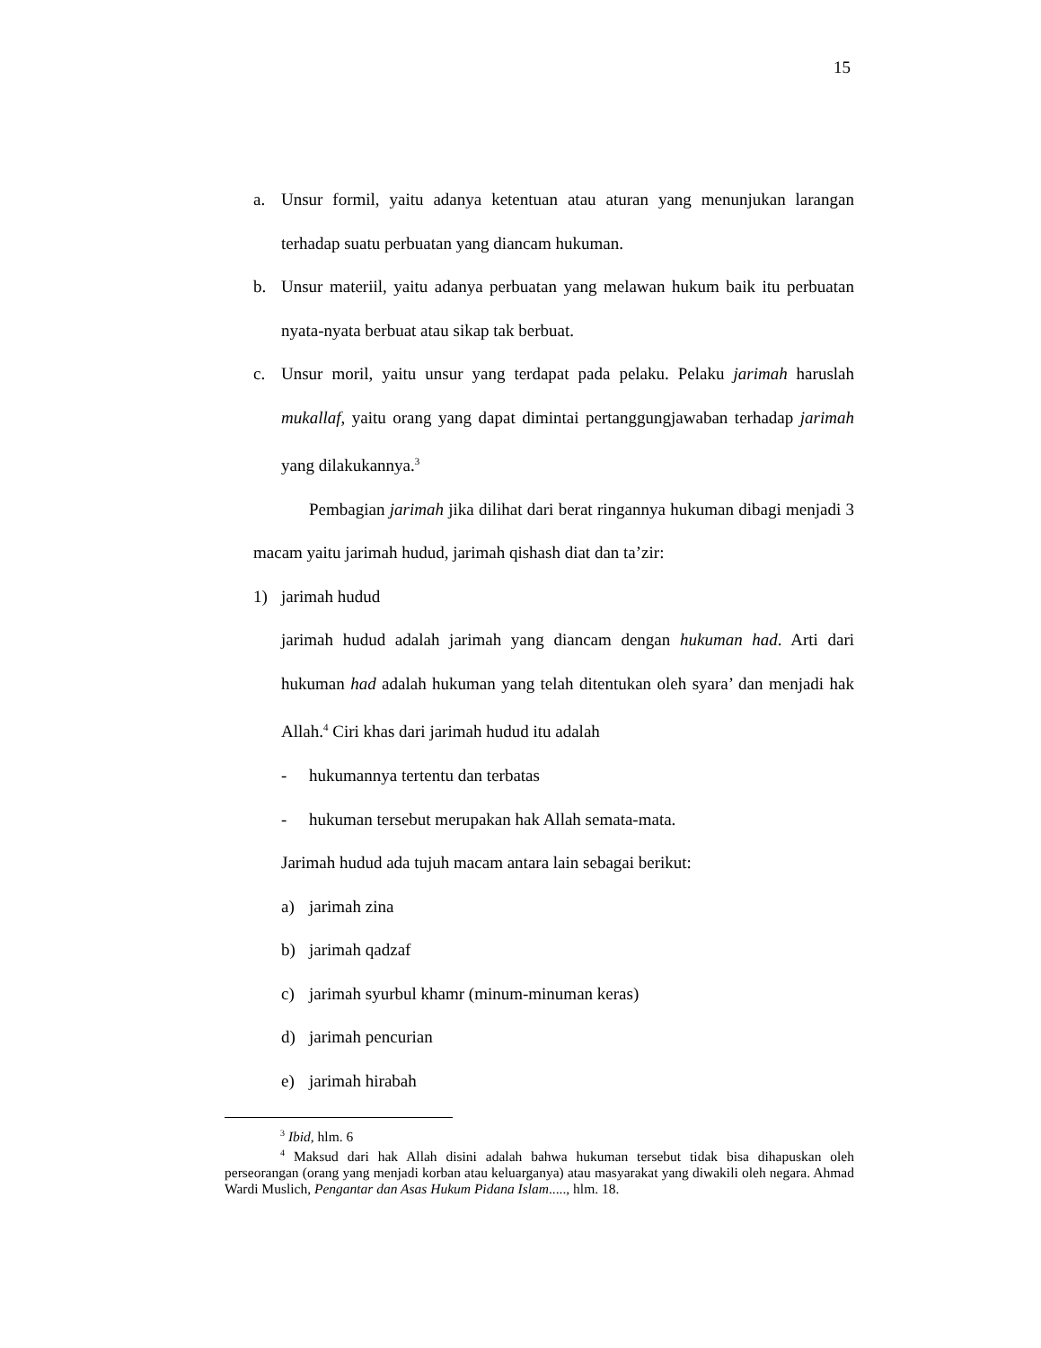15
a. Unsur formil, yaitu adanya ketentuan atau aturan yang menunjukan larangan terhadap suatu perbuatan yang diancam hukuman.
b. Unsur materiil, yaitu adanya perbuatan yang melawan hukum baik itu perbuatan nyata-nyata berbuat atau sikap tak berbuat.
c. Unsur moril, yaitu unsur yang terdapat pada pelaku. Pelaku jarimah haruslah mukallaf, yaitu orang yang dapat dimintai pertanggungjawaban terhadap jarimah yang dilakukannya.<sup>3</sup>
Pembagian jarimah jika dilihat dari berat ringannya hukuman dibagi menjadi 3 macam yaitu jarimah hudud, jarimah qishash diat dan ta’zir:
1) jarimah hudud
jarimah hudud adalah jarimah yang diancam dengan hukuman had. Arti dari hukuman had adalah hukuman yang telah ditentukan oleh syara’ dan menjadi hak Allah.<sup>4</sup> Ciri khas dari jarimah hudud itu adalah
- hukumannya tertentu dan terbatas
- hukuman tersebut merupakan hak Allah semata-mata.
Jarimah hudud ada tujuh macam antara lain sebagai berikut:
a) jarimah zina
b) jarimah qadzaf
c) jarimah syurbul khamr (minum-minuman keras)
d) jarimah pencurian
e) jarimah hirabah
<sup>3</sup> Ibid, hlm. 6
<sup>4</sup> Maksud dari hak Allah disini adalah bahwa hukuman tersebut tidak bisa dihapuskan oleh perseorangan (orang yang menjadi korban atau keluarganya) atau masyarakat yang diwakili oleh negara. Ahmad Wardi Muslich, Pengantar dan Asas Hukum Pidana Islam....., hlm. 18.